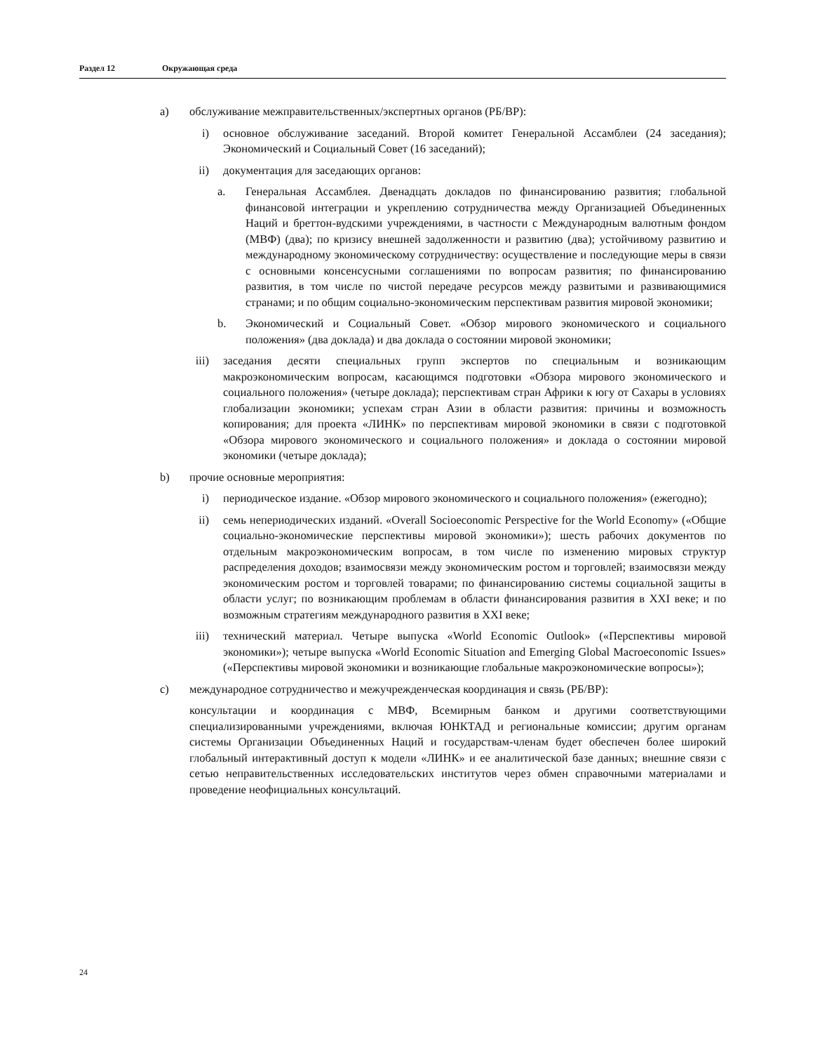Раздел 12 Окружающая среда
a) обслуживание межправительственных/экспертных органов (РБ/ВР):
i) основное обслуживание заседаний. Второй комитет Генеральной Ассамблеи (24 заседания); Экономический и Социальный Совет (16 заседаний);
ii) документация для заседающих органов:
a. Генеральная Ассамблея. Двенадцать докладов по финансированию развития; глобальной финансовой интеграции и укреплению сотрудничества между Организацией Объединенных Наций и бреттон-вудскими учреждениями, в частности с Международным валютным фондом (МВФ) (два); по кризису внешней задолженности и развитию (два); устойчивому развитию и международному экономическому сотрудничеству: осуществление и последующие меры в связи с основными консенсусными соглашениями по вопросам развития; по финансированию развития, в том числе по чистой передаче ресурсов между развитыми и развивающимися странами; и по общим социально-экономическим перспективам развития мировой экономики;
b. Экономический и Социальный Совет. «Обзор мирового экономического и социального положения» (два доклада) и два доклада о состоянии мировой экономики;
iii) заседания десяти специальных групп экспертов по специальным и возникающим макроэкономическим вопросам, касающимся подготовки «Обзора мирового экономического и социального положения» (четыре доклада); перспективам стран Африки к югу от Сахары в условиях глобализации экономики; успехам стран Азии в области развития: причины и возможность копирования; для проекта «ЛИНК» по перспективам мировой экономики в связи с подготовкой «Обзора мирового экономического и социального положения» и доклада о состоянии мировой экономики (четыре доклада);
b) прочие основные мероприятия:
i) периодическое издание. «Обзор мирового экономического и социального положения» (ежегодно);
ii) семь непериодических изданий. «Overall Socioeconomic Perspective for the World Economy» («Общие социально-экономические перспективы мировой экономики»); шесть рабочих документов по отдельным макроэкономическим вопросам, в том числе по изменению мировых структур распределения доходов; взаимосвязи между экономическим ростом и торговлей; взаимосвязи между экономическим ростом и торговлей товарами; по финансированию системы социальной защиты в области услуг; по возникающим проблемам в области финансирования развития в XXI веке; и по возможным стратегиям международного развития в XXI веке;
iii) технический материал. Четыре выпуска «World Economic Outlook» («Перспективы мировой экономики»); четыре выпуска «World Economic Situation and Emerging Global Macroeconomic Issues» («Перспективы мировой экономики и возникающие глобальные макроэкономические вопросы»);
c) международное сотрудничество и межучрежденческая координация и связь (РБ/ВР):
консультации и координация с МВФ, Всемирным банком и другими соответствующими специализированными учреждениями, включая ЮНКТАД и региональные комиссии; другим органам системы Организации Объединенных Наций и государствам-членам будет обеспечен более широкий глобальный интерактивный доступ к модели «ЛИНК» и ее аналитической базе данных; внешние связи с сетью неправительственных исследовательских институтов через обмен справочными материалами и проведение неофициальных консультаций.
24